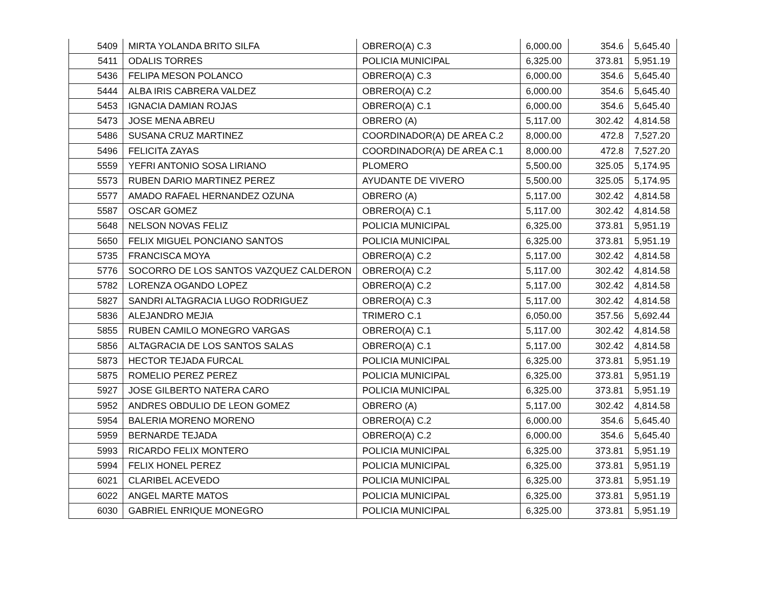| 5409 | MIRTA YOLANDA BRITO SILFA | OBRERO(A) C.3 | 6,000.00 | 354.6 | 5,645.40 |
| 5411 | ODALIS TORRES | POLICIA MUNICIPAL | 6,325.00 | 373.81 | 5,951.19 |
| 5436 | FELIPA MESON POLANCO | OBRERO(A) C.3 | 6,000.00 | 354.6 | 5,645.40 |
| 5444 | ALBA IRIS CABRERA VALDEZ | OBRERO(A) C.2 | 6,000.00 | 354.6 | 5,645.40 |
| 5453 | IGNACIA DAMIAN ROJAS | OBRERO(A) C.1 | 6,000.00 | 354.6 | 5,645.40 |
| 5473 | JOSE MENA ABREU | OBRERO (A) | 5,117.00 | 302.42 | 4,814.58 |
| 5486 | SUSANA CRUZ MARTINEZ | COORDINADOR(A) DE AREA C.2 | 8,000.00 | 472.8 | 7,527.20 |
| 5496 | FELICITA ZAYAS | COORDINADOR(A) DE AREA C.1 | 8,000.00 | 472.8 | 7,527.20 |
| 5559 | YEFRI ANTONIO SOSA LIRIANO | PLOMERO | 5,500.00 | 325.05 | 5,174.95 |
| 5573 | RUBEN DARIO MARTINEZ PEREZ | AYUDANTE DE VIVERO | 5,500.00 | 325.05 | 5,174.95 |
| 5577 | AMADO RAFAEL HERNANDEZ OZUNA | OBRERO (A) | 5,117.00 | 302.42 | 4,814.58 |
| 5587 | OSCAR GOMEZ | OBRERO(A) C.1 | 5,117.00 | 302.42 | 4,814.58 |
| 5648 | NELSON NOVAS FELIZ | POLICIA MUNICIPAL | 6,325.00 | 373.81 | 5,951.19 |
| 5650 | FELIX MIGUEL PONCIANO SANTOS | POLICIA MUNICIPAL | 6,325.00 | 373.81 | 5,951.19 |
| 5735 | FRANCISCA MOYA | OBRERO(A) C.2 | 5,117.00 | 302.42 | 4,814.58 |
| 5776 | SOCORRO DE LOS SANTOS VAZQUEZ CALDERON | OBRERO(A) C.2 | 5,117.00 | 302.42 | 4,814.58 |
| 5782 | LORENZA OGANDO LOPEZ | OBRERO(A) C.2 | 5,117.00 | 302.42 | 4,814.58 |
| 5827 | SANDRI ALTAGRACIA LUGO RODRIGUEZ | OBRERO(A) C.3 | 5,117.00 | 302.42 | 4,814.58 |
| 5836 | ALEJANDRO MEJIA | TRIMERO C.1 | 6,050.00 | 357.56 | 5,692.44 |
| 5855 | RUBEN CAMILO MONEGRO VARGAS | OBRERO(A) C.1 | 5,117.00 | 302.42 | 4,814.58 |
| 5856 | ALTAGRACIA DE LOS SANTOS SALAS | OBRERO(A) C.1 | 5,117.00 | 302.42 | 4,814.58 |
| 5873 | HECTOR TEJADA FURCAL | POLICIA MUNICIPAL | 6,325.00 | 373.81 | 5,951.19 |
| 5875 | ROMELIO PEREZ PEREZ | POLICIA MUNICIPAL | 6,325.00 | 373.81 | 5,951.19 |
| 5927 | JOSE GILBERTO NATERA CARO | POLICIA MUNICIPAL | 6,325.00 | 373.81 | 5,951.19 |
| 5952 | ANDRES OBDULIO DE LEON GOMEZ | OBRERO (A) | 5,117.00 | 302.42 | 4,814.58 |
| 5954 | BALERIA MORENO MORENO | OBRERO(A) C.2 | 6,000.00 | 354.6 | 5,645.40 |
| 5959 | BERNARDE TEJADA | OBRERO(A) C.2 | 6,000.00 | 354.6 | 5,645.40 |
| 5993 | RICARDO FELIX MONTERO | POLICIA MUNICIPAL | 6,325.00 | 373.81 | 5,951.19 |
| 5994 | FELIX HONEL PEREZ | POLICIA MUNICIPAL | 6,325.00 | 373.81 | 5,951.19 |
| 6021 | CLARIBEL ACEVEDO | POLICIA MUNICIPAL | 6,325.00 | 373.81 | 5,951.19 |
| 6022 | ANGEL MARTE MATOS | POLICIA MUNICIPAL | 6,325.00 | 373.81 | 5,951.19 |
| 6030 | GABRIEL ENRIQUE MONEGRO | POLICIA MUNICIPAL | 6,325.00 | 373.81 | 5,951.19 |